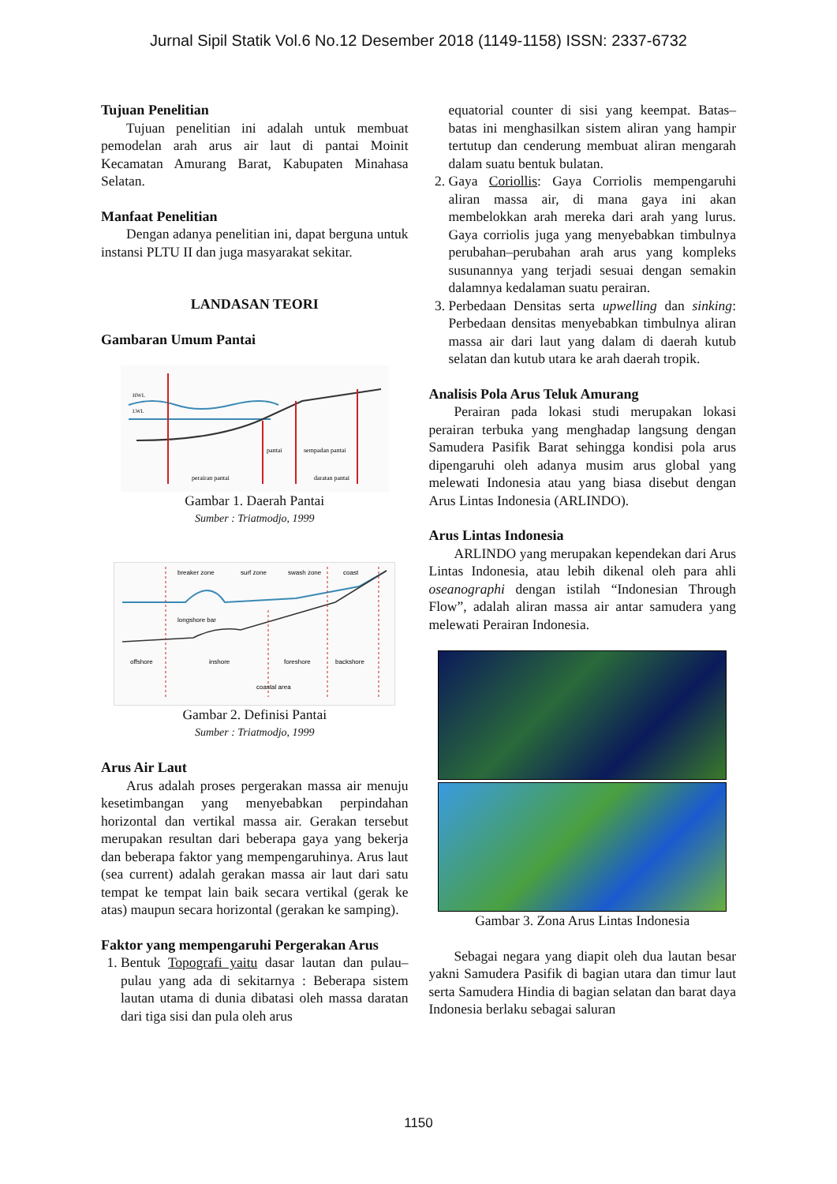Jurnal Sipil Statik Vol.6 No.12 Desember 2018 (1149-1158) ISSN: 2337-6732
Tujuan Penelitian
Tujuan penelitian ini adalah untuk membuat pemodelan arah arus air laut di pantai Moinit Kecamatan Amurang Barat, Kabupaten Minahasa Selatan.
Manfaat Penelitian
Dengan adanya penelitian ini, dapat berguna untuk instansi PLTU II dan juga masyarakat sekitar.
LANDASAN TEORI
Gambaran Umum Pantai
HWL
LWL
pantai
sempadan pantai
perairan pantai
daratan pantai
Gambar 1. Daerah Pantai
Sumber : Triatmodjo, 1999
breaker zone
surf zone
swash zone
coast
longshore bar
offshore
inshore
foreshore
backshore
coastal area
Gambar 2. Definisi Pantai
Sumber : Triatmodjo, 1999
Arus Air Laut
Arus adalah proses pergerakan massa air menuju kesetimbangan yang menyebabkan perpindahan horizontal dan vertikal massa air. Gerakan tersebut merupakan resultan dari beberapa gaya yang bekerja dan beberapa faktor yang mempengaruhinya. Arus laut (sea current) adalah gerakan massa air laut dari satu tempat ke tempat lain baik secara vertikal (gerak ke atas) maupun secara horizontal (gerakan ke samping).
Faktor yang mempengaruhi Pergerakan Arus
1. Bentuk Topografi yaitu dasar lautan dan pulau–pulau yang ada di sekitarnya : Beberapa sistem lautan utama di dunia dibatasi oleh massa daratan dari tiga sisi dan pula oleh arus
equatorial counter di sisi yang keempat. Batas–batas ini menghasilkan sistem aliran yang hampir tertutup dan cenderung membuat aliran mengarah dalam suatu bentuk bulatan.
2. Gaya Coriollis: Gaya Corriolis mempengaruhi aliran massa air, di mana gaya ini akan membelokkan arah mereka dari arah yang lurus. Gaya corriolis juga yang menyebabkan timbulnya perubahan–perubahan arah arus yang kompleks susunannya yang terjadi sesuai dengan semakin dalamnya kedalaman suatu perairan.
3. Perbedaan Densitas serta upwelling dan sinking: Perbedaan densitas menyebabkan timbulnya aliran massa air dari laut yang dalam di daerah kutub selatan dan kutub utara ke arah daerah tropik.
Analisis Pola Arus Teluk Amurang
Perairan pada lokasi studi merupakan lokasi perairan terbuka yang menghadap langsung dengan Samudera Pasifik Barat sehingga kondisi pola arus dipengaruhi oleh adanya musim arus global yang melewati Indonesia atau yang biasa disebut dengan Arus Lintas Indonesia (ARLINDO).
Arus Lintas Indonesia
ARLINDO yang merupakan kependekan dari Arus Lintas Indonesia, atau lebih dikenal oleh para ahli oseanographi dengan istilah “Indonesian Through Flow”, adalah aliran massa air antar samudera yang melewati Perairan Indonesia.
Gambar 3. Zona Arus Lintas Indonesia
Sebagai negara yang diapit oleh dua lautan besar yakni Samudera Pasifik di bagian utara dan timur laut serta Samudera Hindia di bagian selatan dan barat daya Indonesia berlaku sebagai saluran
1150